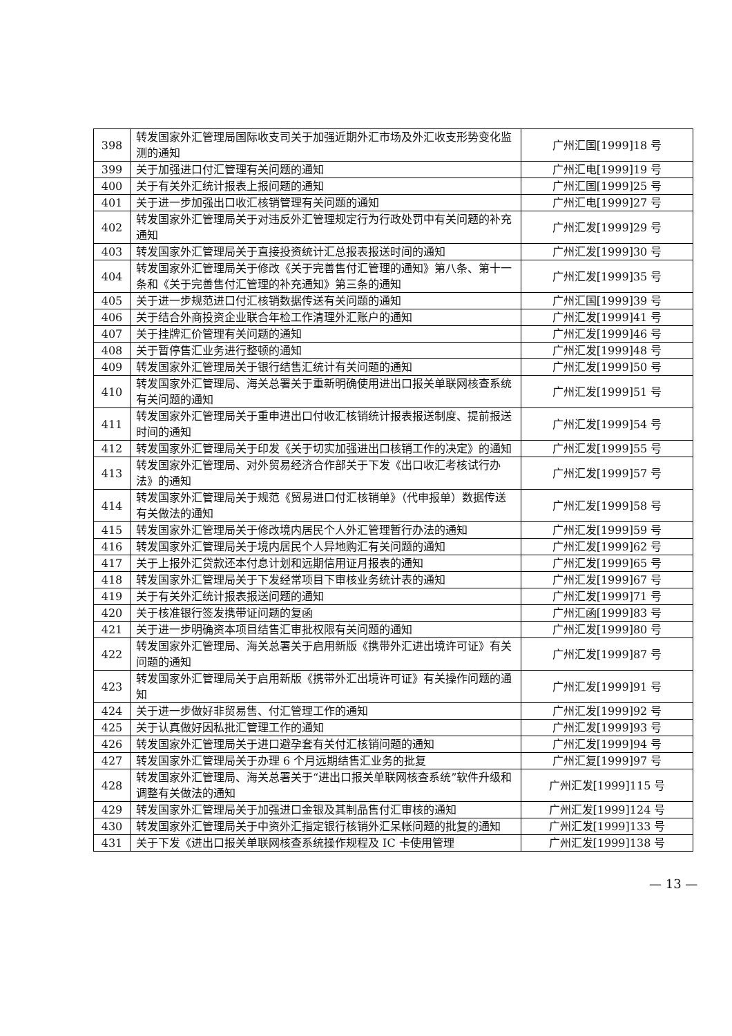| 398 | 转发国家外汇管理局国际收支司关于加强近期外汇市场及外汇收支形势变化监测的通知 | 广州汇国[1999]18 号 |
| 399 | 关于加强进口付汇管理有关问题的通知 | 广州汇电[1999]19 号 |
| 400 | 关于有关外汇统计报表上报问题的通知 | 广州汇国[1999]25 号 |
| 401 | 关于进一步加强出口收汇核销管理有关问题的通知 | 广州汇电[1999]27 号 |
| 402 | 转发国家外汇管理局关于对违反外汇管理规定行为行政处罚中有关问题的补充通知 | 广州汇发[1999]29 号 |
| 403 | 转发国家外汇管理局关于直接投资统计汇总报表报送时间的通知 | 广州汇发[1999]30 号 |
| 404 | 转发国家外汇管理局关于修改《关于完善售付汇管理的通知》第八条、第十一条和《关于完善售付汇管理的补充通知》第三条的通知 | 广州汇发[1999]35 号 |
| 405 | 关于进一步规范进口付汇核销数据传送有关问题的通知 | 广州汇国[1999]39 号 |
| 406 | 关于结合外商投资企业联合年检工作清理外汇账户的通知 | 广州汇发[1999]41 号 |
| 407 | 关于挂牌汇价管理有关问题的通知 | 广州汇发[1999]46 号 |
| 408 | 关于暂停售汇业务进行整顿的通知 | 广州汇发[1999]48 号 |
| 409 | 转发国家外汇管理局关于银行结售汇统计有关问题的通知 | 广州汇发[1999]50 号 |
| 410 | 转发国家外汇管理局、海关总署关于重新明确使用进出口报关单联网核查系统有关问题的通知 | 广州汇发[1999]51 号 |
| 411 | 转发国家外汇管理局关于重申进出口付收汇核销统计报表报送制度、提前报送时间的通知 | 广州汇发[1999]54 号 |
| 412 | 转发国家外汇管理局关于印发《关于切实加强进出口核销工作的决定》的通知 | 广州汇发[1999]55 号 |
| 413 | 转发国家外汇管理局、对外贸易经济合作部关于下发《出口收汇考核试行办法》的通知 | 广州汇发[1999]57 号 |
| 414 | 转发国家外汇管理局关于规范《贸易进口付汇核销单》（代申报单）数据传送有关做法的通知 | 广州汇发[1999]58 号 |
| 415 | 转发国家外汇管理局关于修改境内居民个人外汇管理暂行办法的通知 | 广州汇发[1999]59 号 |
| 416 | 转发国家外汇管理局关于境内居民个人异地购汇有关问题的通知 | 广州汇发[1999]62 号 |
| 417 | 关于上报外汇贷款还本付息计划和远期信用证月报表的通知 | 广州汇发[1999]65 号 |
| 418 | 转发国家外汇管理局关于下发经常项目下审核业务统计表的通知 | 广州汇发[1999]67 号 |
| 419 | 关于有关外汇统计报表报送问题的通知 | 广州汇发[1999]71 号 |
| 420 | 关于核准银行签发携带证问题的复函 | 广州汇函[1999]83 号 |
| 421 | 关于进一步明确资本项目结售汇审批权限有关问题的通知 | 广州汇发[1999]80 号 |
| 422 | 转发国家外汇管理局、海关总署关于启用新版《携带外汇进出境许可证》有关问题的通知 | 广州汇发[1999]87 号 |
| 423 | 转发国家外汇管理局关于启用新版《携带外汇出境许可证》有关操作问题的通知 | 广州汇发[1999]91 号 |
| 424 | 关于进一步做好非贸易售、付汇管理工作的通知 | 广州汇发[1999]92 号 |
| 425 | 关于认真做好因私批汇管理工作的通知 | 广州汇发[1999]93 号 |
| 426 | 转发国家外汇管理局关于进口避孕套有关付汇核销问题的通知 | 广州汇发[1999]94 号 |
| 427 | 转发国家外汇管理局关于办理 6 个月远期结售汇业务的批复 | 广州汇复[1999]97 号 |
| 428 | 转发国家外汇管理局、海关总署关于“进出口报关单联网核查系统”软件升级和调整有关做法的通知 | 广州汇发[1999]115 号 |
| 429 | 转发国家外汇管理局关于加强进口金银及其制品售付汇审核的通知 | 广州汇发[1999]124 号 |
| 430 | 转发国家外汇管理局关于中资外汇指定银行核销外汇呆帐问题的批复的通知 | 广州汇发[1999]133 号 |
| 431 | 关于下发《进出口报关单联网核查系统操作规程及 IC 卡使用管理 | 广州汇发[1999]138 号 |
— 13 —